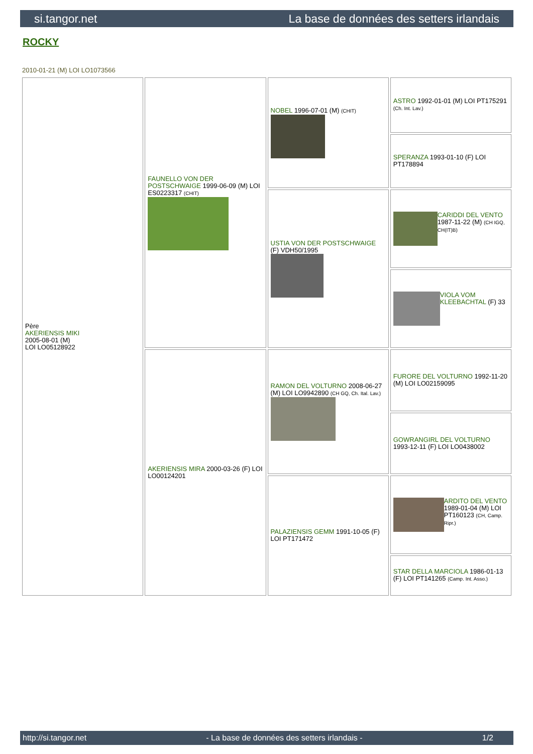si.tangor.net La base de données des setters irlandais
ROCKY
2010-01-21 (M) LOI LO1073566
| Père AKERIENSIS MIKI 2005-08-01 (M) LOI LO05128922 | FAUNELLO VON DER POSTSCHWAIGE 1999-06-09 (M) LOI ES0223317 (CHIT) | NOBEL 1996-07-01 (M) (CHIT) | ASTRO 1992-01-01 (M) LOI PT175291 (Ch. Int. Lav.) |
| | | | SPERANZA 1993-01-10 (F) LOI PT178894 |
| | | USTIA VON DER POSTSCHWAIGE (F) VDH50/1995 | CARIDDI DEL VENTO 1987-11-22 (M) (CH IGQ, CH(IT)B) |
| | | | VIOLA VOM KLEEBACHTAL (F) 33 |
| | AKERIENSIS MIRA 2000-03-26 (F) LOI LO00124201 | RAMON DEL VOLTURNO 2008-06-27 (M) LOI LO9942890 (CH GQ, Ch. Ital. Lav.) | FURORE DEL VOLTURNO 1992-11-20 (M) LOI LO02159095 |
| | | | GOWRANGIRL DEL VOLTURNO 1993-12-11 (F) LOI LO0438002 |
| | | PALAZIENSIS GEMM 1991-10-05 (F) LOI PT171472 | ARDITO DEL VENTO 1989-01-04 (M) LOI PT160123 (CH, Camp. Ripr.) |
| | | | STAR DELLA MARCIOLA 1986-01-13 (F) LOI PT141265 (Camp. Int. Asso.) |
http://si.tangor.net - La base de données des setters irlandais - 1/2